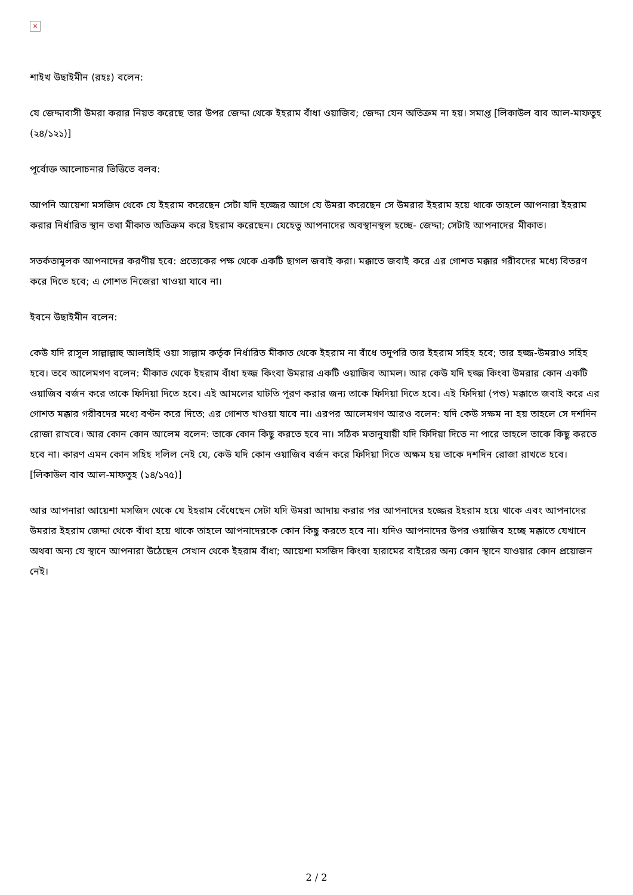×
শাইখ উছাইমীন (রহঃ) বলেন:
যে জেদ্দাবাসী উমরা করার নিয়ত করেছে তার উপর জেদ্দা থেকে ইহরাম বাঁধা ওয়াজিব; জেদ্দা যেন অতিক্রম না হয়। সমাপ্ত [লিকাউল বাব আল-মাফতুহ (২৪/১২১)]
পূর্বোক্ত আলোচনার ভিত্তিতে বলব:
আপনি আয়েশা মসজিদ থেকে যে ইহরাম করেছেন সেটা যদি হজ্জের আগে যে উমরা করেছেন সে উমরার ইহরাম হয়ে থাকে তাহলে আপনারা ইহরাম করার নির্ধারিত স্থান তথা মীকাত অতিক্রম করে ইহরাম করেছেন। যেহেতু আপনাদের অবস্থানস্থল হচ্ছে- জেদ্দা; সেটাই আপনাদের মীকাত।
সতর্কতামূলক আপনাদের করণীয় হবে: প্রত্যেকের পক্ষ থেকে একটি ছাগল জবাই করা। মক্কাতে জবাই করে এর গোশত মক্কার গরীবদের মধ্যে বিতরণ করে দিতে হবে; এ গোশত নিজেরা খাওয়া যাবে না।
ইবনে উছাইমীন বলেন:
কেউ যদি রাসূল সাল্লাল্লাহু আলাইহি ওয়া সাল্লাম কর্তৃক নির্ধারিত মীকাত থেকে ইহরাম না বাঁধে তদুপরি তার ইহরাম সহিহ হবে; তার হজ্জ-উমরাও সহিহ হবে। তবে আলেমগণ বলেন: মীকাত থেকে ইহরাম বাঁধা হজ্জ কিংবা উমরার একটি ওয়াজিব আমল। আর কেউ যদি হজ্জ কিংবা উমরার কোন একটি ওয়াজিব বর্জন করে তাকে ফিদিয়া দিতে হবে। এই আমলের ঘাটতি পূরণ করার জন্য তাকে ফিদিয়া দিতে হবে। এই ফিদিয়া (পশু) মক্কাতে জবাই করে এর গোশত মক্কার গরীবদের মধ্যে বণ্টন করে দিতে; এর গোশত খাওয়া যাবে না। এরপর আলেমগণ আরও বলেন: যদি কেউ সক্ষম না হয় তাহলে সে দশদিন রোজা রাখবে। আর কোন কোন আলেম বলেন: তাকে কোন কিছু করতে হবে না। সঠিক মতানুযায়ী যদি ফিদিয়া দিতে না পারে তাহলে তাকে কিছু করতে হবে না। কারণ এমন কোন সহিহ দলিল নেই যে, কেউ যদি কোন ওয়াজিব বর্জন করে ফিদিয়া দিতে অক্ষম হয় তাকে দশদিন রোজা রাখতে হবে।[লিকাউল বাব আল-মাফতুহ (১৪/১৭৫)]
আর আপনারা আয়েশা মসজিদ থেকে যে ইহরাম বেঁধেছেন সেটা যদি উমরা আদায় করার পর আপনাদের হজ্জের ইহরাম হয়ে থাকে এবং আপনাদের উমরার ইহরাম জেদ্দা থেকে বাঁধা হয়ে থাকে তাহলে আপনাদেরকে কোন কিছু করতে হবে না। যদিও আপনাদের উপর ওয়াজিব হচ্ছে মক্কাতে যেখানে অথবা অন্য যে স্থানে আপনারা উঠেছেন সেখান থেকে ইহরাম বাঁধা; আয়েশা মসজিদ কিংবা হারামের বাইরের অন্য কোন স্থানে যাওয়ার কোন প্রয়োজন নেই।
2 / 2